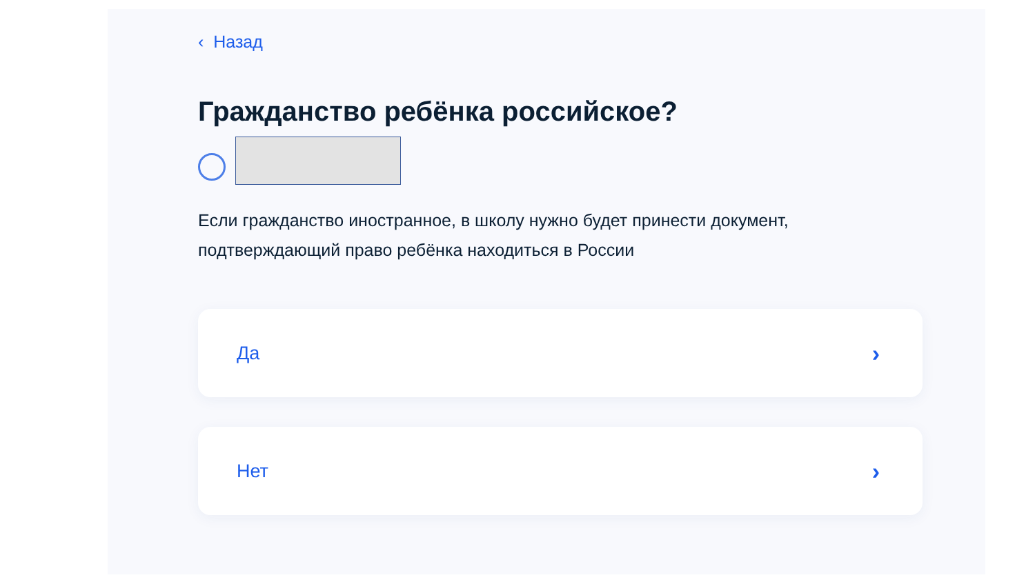‹ Назад
Гражданство ребёнка российское?
Если гражданство иностранное, в школу нужно будет принести документ, подтверждающий право ребёнка находиться в России
Да ›
Нет ›